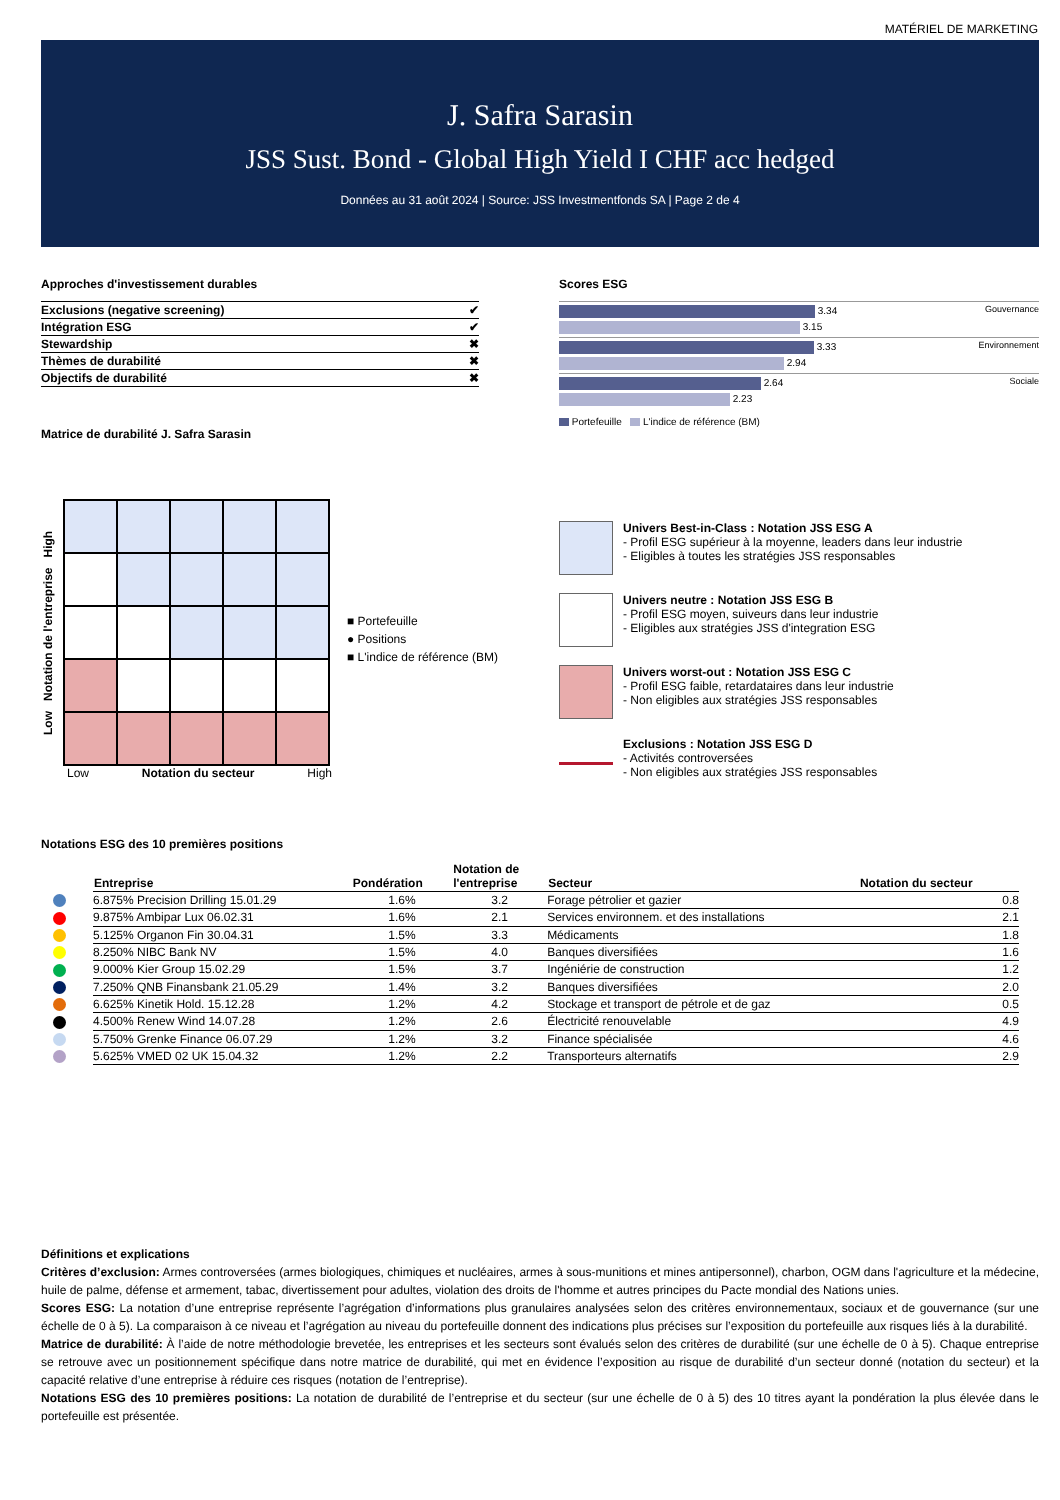MATÉRIEL DE MARKETING
J. Safra Sarasin
JSS Sust. Bond - Global High Yield I CHF acc hedged
Données au 31 août 2024 | Source: JSS Investmentfonds SA | Page 2 de 4
Approches d'investissement durables
| Exclusions (negative screening) | ✔ |
| Intégration ESG | ✔ |
| Stewardship | ✖ |
| Thèmes de durabilité | ✖ |
| Objectifs de durabilité | ✖ |
Matrice de durabilité J. Safra Sarasin
Scores ESG
Gouvernance
3.34
3.15
Environnement
3.33
2.94
Sociale
2.64
2.23
Portefeuille L'indice de référence (BM)
Low Notation de l'entreprise High
Low Notation du secteur High
■ Portefeuille
● Positions
■ L'indice de référence (BM)
Univers Best-in-Class : Notation JSS ESG A
- Profil ESG supérieur à la moyenne, leaders dans leur industrie
- Eligibles à toutes les stratégies JSS responsables
Univers neutre : Notation JSS ESG B
- Profil ESG moyen, suiveurs dans leur industrie
- Eligibles aux stratégies JSS d'integration ESG
Univers worst-out : Notation JSS ESG C
- Profil ESG faible, retardataires dans leur industrie
- Non eligibles aux stratégies JSS responsables
Exclusions : Notation JSS ESG D
- Activités controversées
- Non eligibles aux stratégies JSS responsables
Notations ESG des 10 premières positions
| Entreprise | Pondération | Notation de l'entreprise | Secteur | Notation du secteur |
| --- | --- | --- | --- | --- |
| 6.875% Precision Drilling 15.01.29 | 1.6% | 3.2 | Forage pétrolier et gazier | 0.8 |
| 9.875% Ambipar Lux 06.02.31 | 1.6% | 2.1 | Services environnem. et des installations | 2.1 |
| 5.125% Organon Fin 30.04.31 | 1.5% | 3.3 | Médicaments | 1.8 |
| 8.250% NIBC Bank NV | 1.5% | 4.0 | Banques diversifiées | 1.6 |
| 9.000% Kier Group 15.02.29 | 1.5% | 3.7 | Ingéniérie de construction | 1.2 |
| 7.250% QNB Finansbank 21.05.29 | 1.4% | 3.2 | Banques diversifiées | 2.0 |
| 6.625% Kinetik Hold. 15.12.28 | 1.2% | 4.2 | Stockage et transport de pétrole et de gaz | 0.5 |
| 4.500% Renew Wind 14.07.28 | 1.2% | 2.6 | Électricité renouvelable | 4.9 |
| 5.750% Grenke Finance 06.07.29 | 1.2% | 3.2 | Finance spécialisée | 4.6 |
| 5.625% VMED 02 UK 15.04.32 | 1.2% | 2.2 | Transporteurs alternatifs | 2.9 |
Définitions et explications
Critères d’exclusion: Armes controversées (armes biologiques, chimiques et nucléaires, armes à sous-munitions et mines antipersonnel), charbon, OGM dans l'agriculture et la médecine, huile de palme, défense et armement, tabac, divertissement pour adultes, violation des droits de l'homme et autres principes du Pacte mondial des Nations unies.
Scores ESG: La notation d’une entreprise représente l’agrégation d’informations plus granulaires analysées selon des critères environnementaux, sociaux et de gouvernance (sur une échelle de 0 à 5). La comparaison à ce niveau et l’agrégation au niveau du portefeuille donnent des indications plus précises sur l’exposition du portefeuille aux risques liés à la durabilité.
Matrice de durabilité: À l’aide de notre méthodologie brevetée, les entreprises et les secteurs sont évalués selon des critères de durabilité (sur une échelle de 0 à 5). Chaque entreprise se retrouve avec un positionnement spécifique dans notre matrice de durabilité, qui met en évidence l’exposition au risque de durabilité d’un secteur donné (notation du secteur) et la capacité relative d’une entreprise à réduire ces risques (notation de l’entreprise).
Notations ESG des 10 premières positions: La notation de durabilité de l’entreprise et du secteur (sur une échelle de 0 à 5) des 10 titres ayant la pondération la plus élevée dans le portefeuille est présentée.